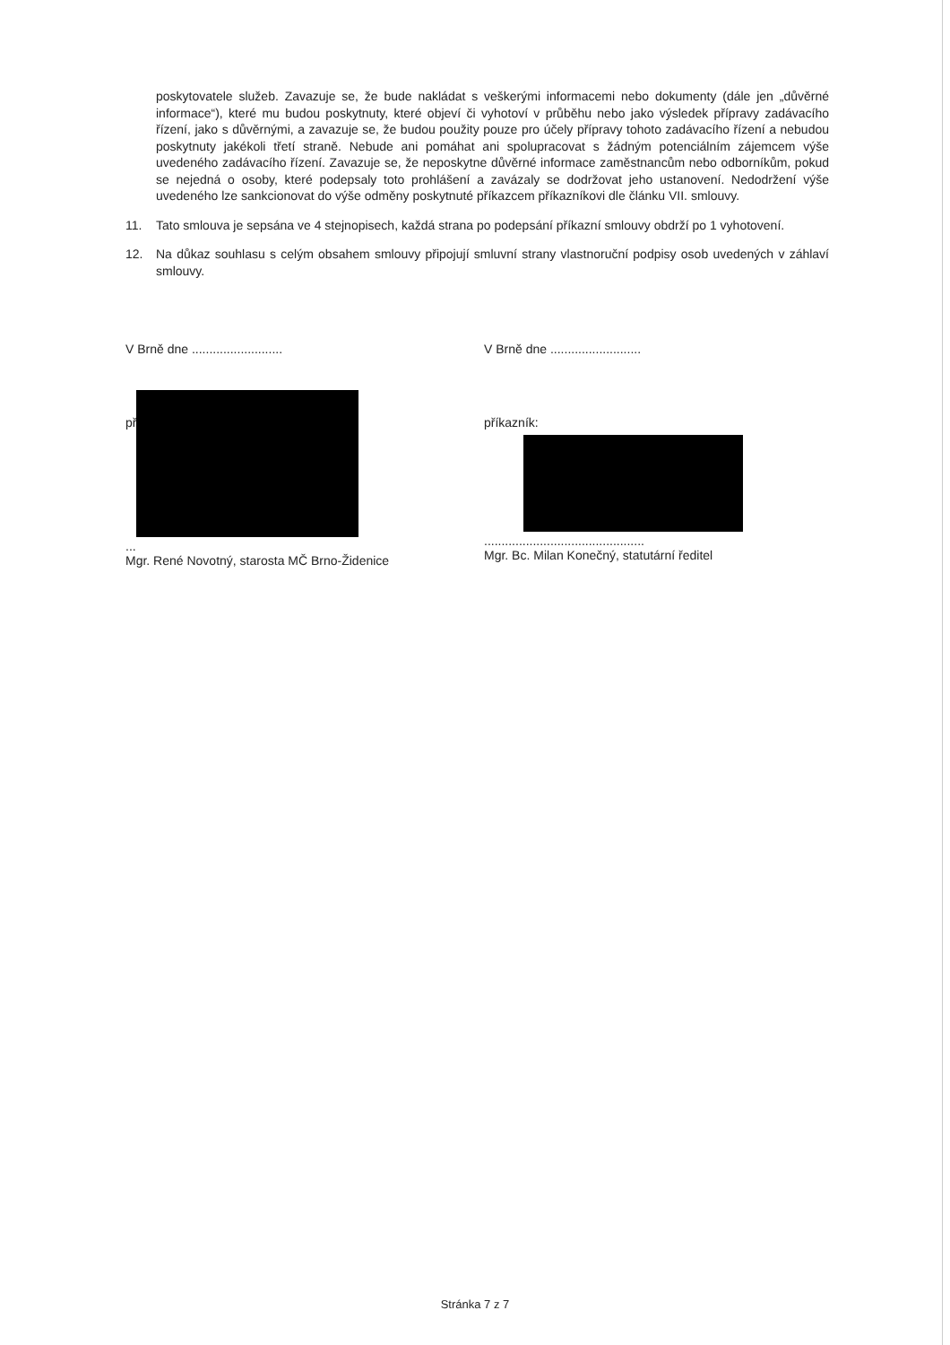poskytovatele služeb. Zavazuje se, že bude nakládat s veškerými informacemi nebo dokumenty (dále jen „důvěrné informace“), které mu budou poskytnuty, které objeví či vyhotoví v průběhu nebo jako výsledek přípravy zadávacího řízení, jako s důvěrnými, a zavazuje se, že budou použity pouze pro účely přípravy tohoto zadávacího řízení a nebudou poskytnuty jakékoli třetí straně. Nebude ani pomáhat ani spolupracovat s žádným potenciálním zájemcem výše uvedeného zadávacího řízení. Zavazuje se, že neposkytne důvěrné informace zaměstnancům nebo odborníkům, pokud se nejedná o osoby, které podepsaly toto prohlášení a zavázaly se dodržovat jeho ustanovení. Nedodržení výše uvedeného lze sankcionovat do výše odměny poskytnuté příkazcem příkazníkovi dle článku VII. smlouvy.
11. Tato smlouva je sepsána ve 4 stejnopisech, každá strana po podepsání příkazní smlouvy obdrží po 1 vyhotovení.
12. Na důkaz souhlasu s celým obsahem smlouvy připojují smluvní strany vlastnoruční podpisy osob uvedených v záhlaví smlouvy.
V Brně dne ..........................
př
...
Mgr. René Novotný, starosta MČ Brno-Židenice
V Brně dne ..........................
příkazník:
..............................................
Mgr. Bc. Milan Konečný, statutární ředitel
Stránka 7 z 7